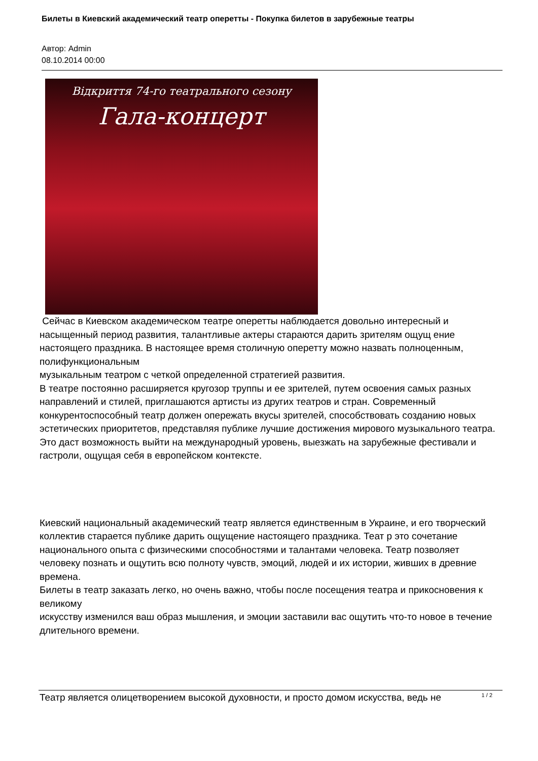Билеты в Киевский академический театр оперетты - Покупка билетов в зарубежные театры
Автор: Admin
08.10.2014 00:00
Відкриття 74-го театрального сезону
Гала-концерт
Сейчас в Киевском академическом театре оперетты наблюдается довольно интересный и насыщенный период развития, талантливые актеры стараются дарить зрителям ощущ ение настоящего праздника. В настоящее время столичную оперетту можно назвать полноценным, полифункциональным
музыкальным театром с четкой определенной стратегией развития.
В театре постоянно расширяется кругозор труппы и ее зрителей, путем освоения самых разных направлений и стилей, приглашаются артисты из других театров и стран. Современный конкурентоспособный театр должен опережать вкусы зрителей, способствовать созданию новых эстетических приоритетов, представляя публике лучшие достижения мирового музыкального театра. Это даст возможность выйти на международный уровень, выезжать на зарубежные фестивали и гастроли, ощущая себя в европейском контексте.
Киевский национальный академический театр является единственным в Украине, и его творческий коллектив старается публике дарить ощущение настоящего праздника. Теат р это сочетание национального опыта с физическими способностями и талантами человека. Театр позволяет человеку познать и ощутить всю полноту чувств, эмоций, людей и их истории, живших в древние времена.
Билеты в театр заказать легко, но очень важно, чтобы после посещения театра и прикосновения к великому
искусству изменился ваш образ мышления, и эмоции заставили вас ощутить что-то новое в течение длительного времени.
Театр является олицетворением высокой духовности, и просто домом искусства, ведь не
1 / 2